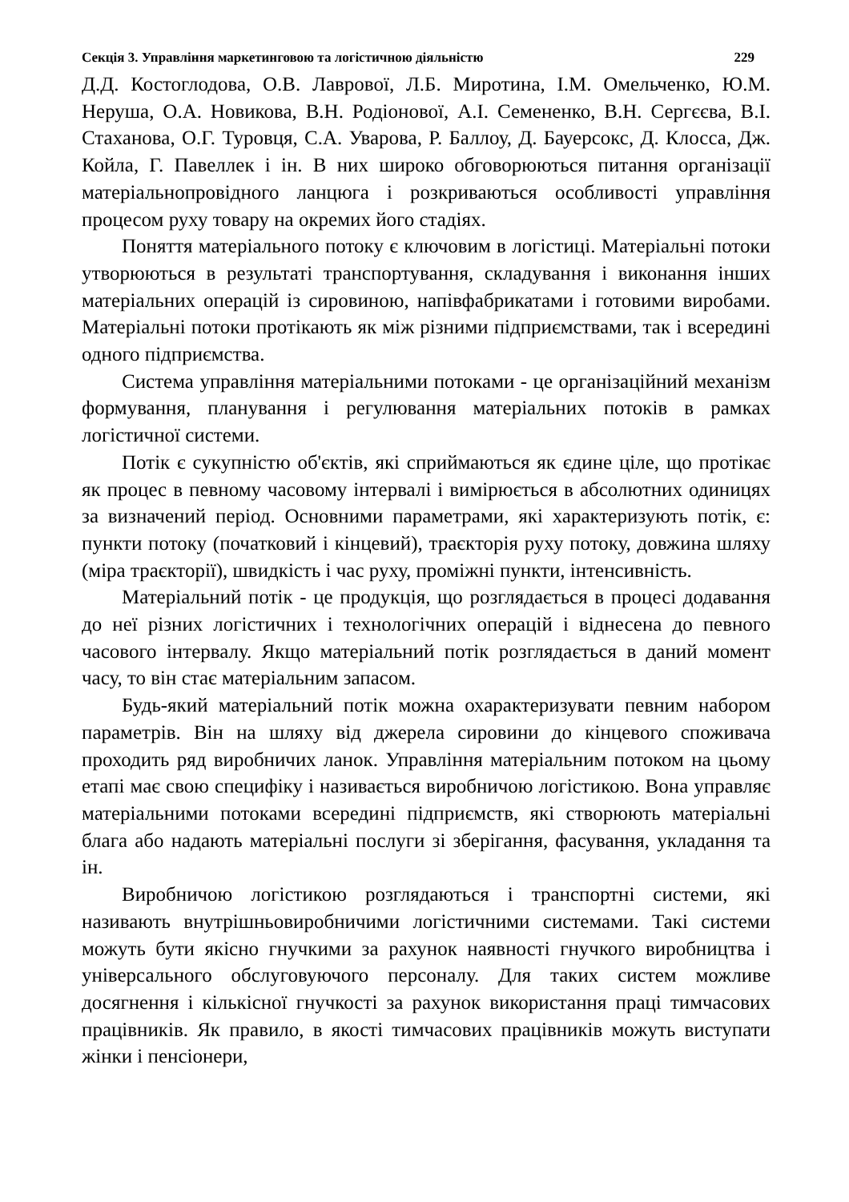Секція 3. Управління маркетинговою та логістичною діяльністю 229
Д.Д. Костоглодова, О.В. Лаврової, Л.Б. Миротина, І.М. Омельченко, Ю.М. Неруша, О.А. Новикова, В.Н. Родіонової, А.І. Семененко, В.Н. Сергєєва, В.І. Стаханова, О.Г. Туровця, С.А. Уварова, Р. Баллоу, Д. Бауерсокс, Д. Клосса, Дж. Койла, Г. Павеллек і ін. В них широко обговорюються питання організації матеріальнопровідного ланцюга і розкриваються особливості управління процесом руху товару на окремих його стадіях.
Поняття матеріального потоку є ключовим в логістиці. Матеріальні потоки утворюються в результаті транспортування, складування і виконання інших матеріальних операцій із сировиною, напівфабрикатами і готовими виробами. Матеріальні потоки протікають як між різними підприємствами, так і всередині одного підприємства.
Система управління матеріальними потоками - це організаційний механізм формування, планування і регулювання матеріальних потоків в рамках логістичної системи.
Потік є сукупністю об'єктів, які сприймаються як єдине ціле, що протікає як процес в певному часовому інтервалі і вимірюється в абсолютних одиницях за визначений період. Основними параметрами, які характеризують потік, є: пункти потоку (початковий і кінцевий), траєкторія руху потоку, довжина шляху (міра траєкторії), швидкість і час руху, проміжні пункти, інтенсивність.
Матеріальний потік - це продукція, що розглядається в процесі додавання до неї різних логістичних і технологічних операцій і віднесена до певного часового інтервалу. Якщо матеріальний потік розглядається в даний момент часу, то він стає матеріальним запасом.
Будь-який матеріальний потік можна охарактеризувати певним набором параметрів. Він на шляху від джерела сировини до кінцевого споживача проходить ряд виробничих ланок. Управління матеріальним потоком на цьому етапі має свою специфіку і називається виробничою логістикою. Вона управляє матеріальними потоками всередині підприємств, які створюють матеріальні блага або надають матеріальні послуги зі зберігання, фасування, укладання та ін.
Виробничою логістикою розглядаються і транспортні системи, які називають внутрішньовиробничими логістичними системами. Такі системи можуть бути якісно гнучкими за рахунок наявності гнучкого виробництва і універсального обслуговуючого персоналу. Для таких систем можливе досягнення і кількісної гнучкості за рахунок використання праці тимчасових працівників. Як правило, в якості тимчасових працівників можуть виступати жінки і пенсіонери,